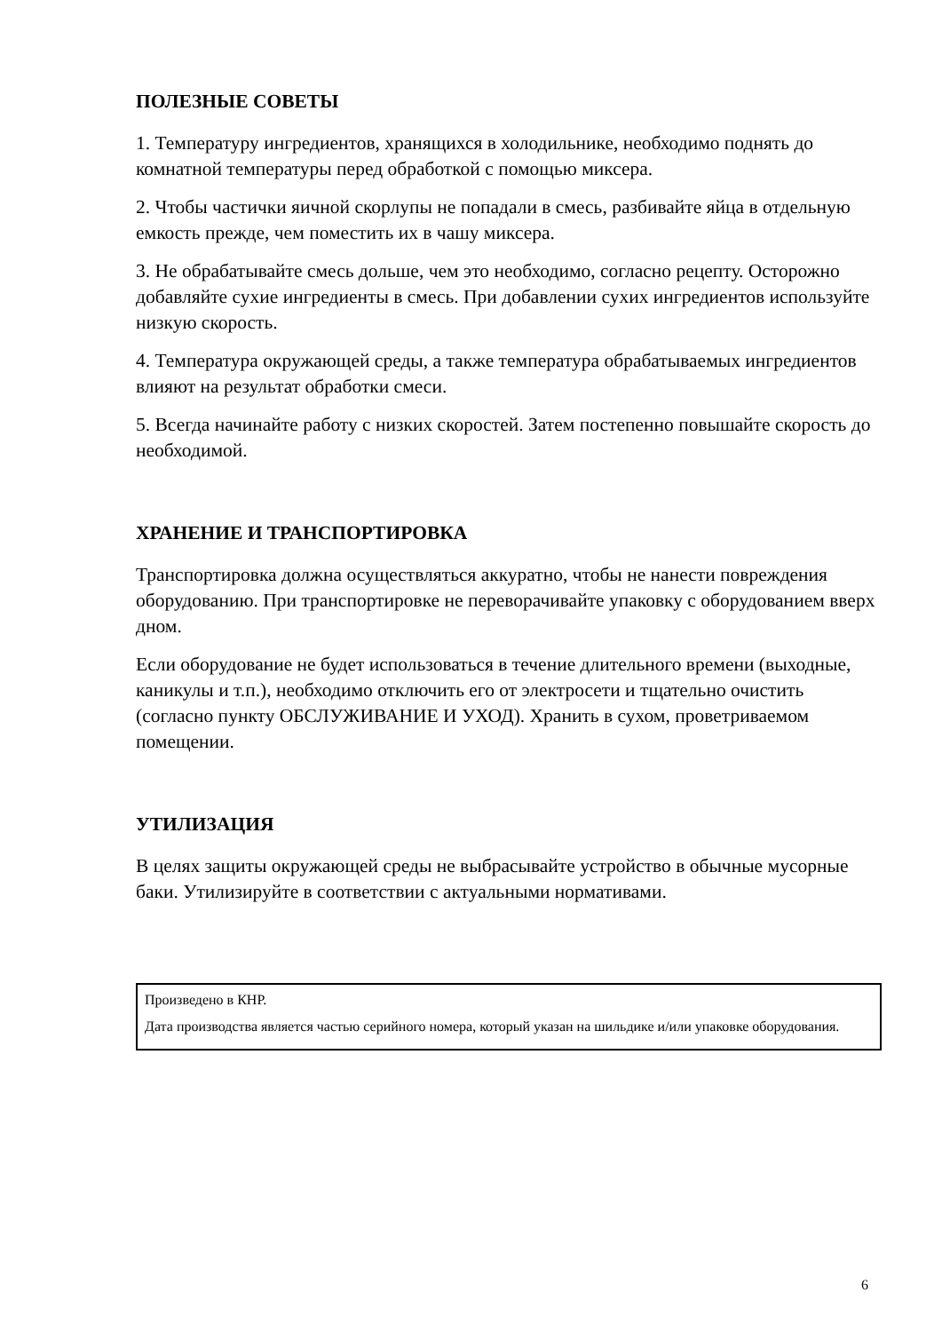ПОЛЕЗНЫЕ СОВЕТЫ
1. Температуру ингредиентов, хранящихся в холодильнике, необходимо поднять до комнатной температуры перед обработкой с помощью миксера.
2. Чтобы частички яичной скорлупы не попадали в смесь, разбивайте яйца в отдельную емкость прежде, чем поместить их в чашу миксера.
3. Не обрабатывайте смесь дольше, чем это необходимо, согласно рецепту. Осторожно добавляйте сухие ингредиенты в смесь. При добавлении сухих ингредиентов используйте низкую скорость.
4. Температура окружающей среды, а также температура обрабатываемых ингредиентов влияют на результат обработки смеси.
5. Всегда начинайте работу с низких скоростей. Затем постепенно повышайте скорость до необходимой.
ХРАНЕНИЕ И ТРАНСПОРТИРОВКА
Транспортировка должна осуществляться аккуратно, чтобы не нанести повреждения оборудованию. При транспортировке не переворачивайте упаковку с оборудованием вверх дном.
Если оборудование не будет использоваться в течение длительного времени (выходные, каникулы и т.п.), необходимо отключить его от электросети и тщательно очистить (согласно пункту ОБСЛУЖИВАНИЕ И УХОД). Хранить в сухом, проветриваемом помещении.
УТИЛИЗАЦИЯ
В целях защиты окружающей среды не выбрасывайте устройство в обычные мусорные баки. Утилизируйте в соответствии с актуальными нормативами.
Произведено в КНР.
Дата производства является частью серийного номера, который указан на шильдике и/или упаковке оборудования.
6